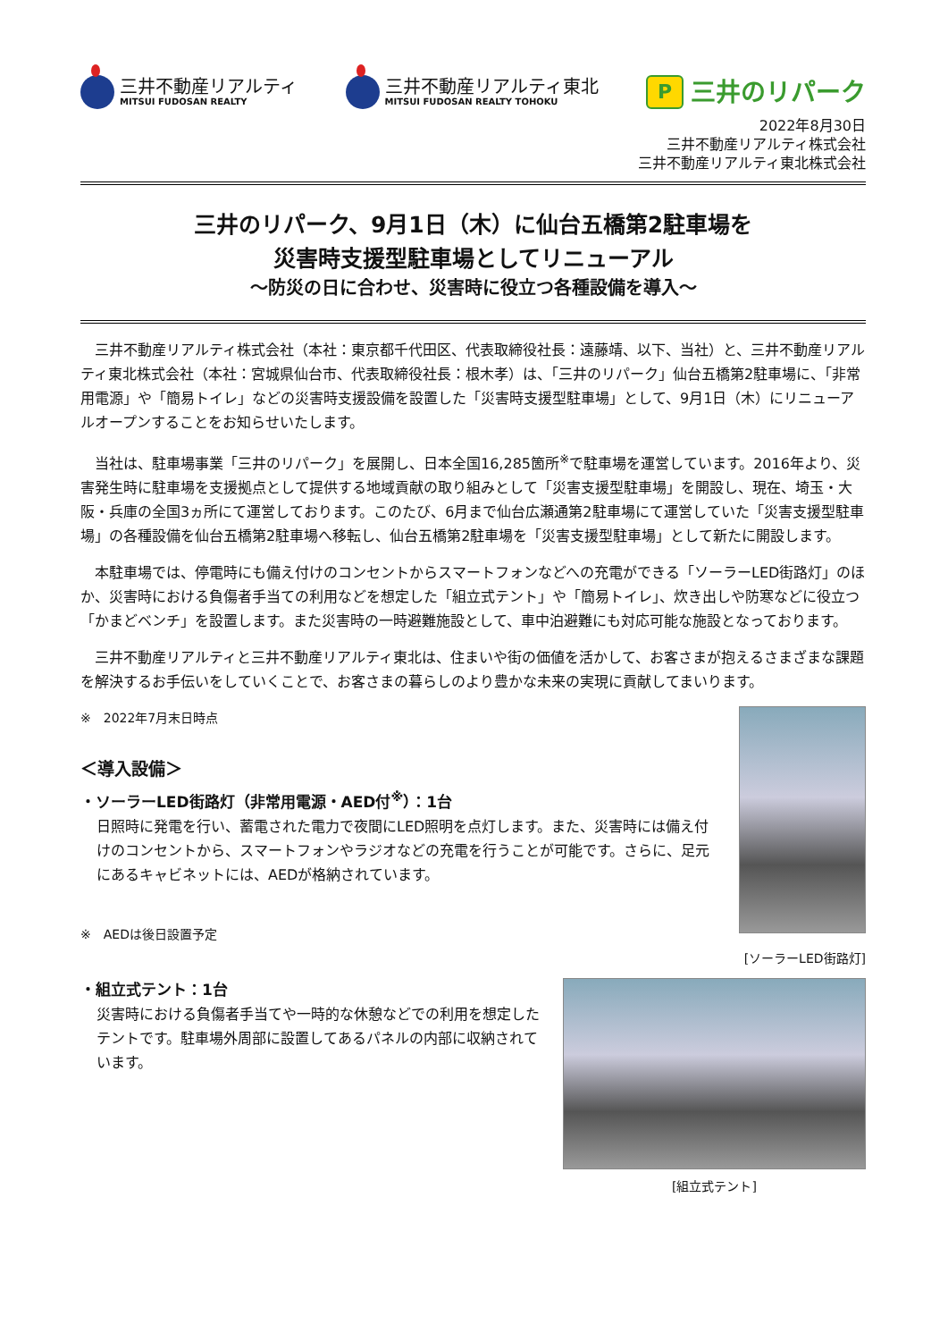三井不動産リアルティ
MITSUI FUDOSAN REALTY
三井不動産リアルティ東北
MITSUI FUDOSAN REALTY TOHOKU
P
三井のリパーク
2022年8月30日
三井不動産リアルティ株式会社
三井不動産リアルティ東北株式会社
三井のリパーク、9月1日（木）に仙台五橋第2駐車場を
災害時支援型駐車場としてリニューアル
～防災の日に合わせ、災害時に役立つ各種設備を導入～
三井不動産リアルティ株式会社（本社：東京都千代田区、代表取締役社長：遠藤靖、以下、当社）と、三井不動産リアルティ東北株式会社（本社：宮城県仙台市、代表取締役社長：根木孝）は、「三井のリパーク」仙台五橋第2駐車場に、「非常用電源」や「簡易トイレ」などの災害時支援設備を設置した「災害時支援型駐車場」として、9月1日（木）にリニューアルオープンすることをお知らせいたします。
当社は、駐車場事業「三井のリパーク」を展開し、日本全国16,285箇所<sup>※</sup>で駐車場を運営しています。2016年より、災害発生時に駐車場を支援拠点として提供する地域貢献の取り組みとして「災害支援型駐車場」を開設し、現在、埼玉・大阪・兵庫の全国3ヵ所にて運営しております。このたび、6月まで仙台広瀬通第2駐車場にて運営していた「災害支援型駐車場」の各種設備を仙台五橋第2駐車場へ移転し、仙台五橋第2駐車場を「災害支援型駐車場」として新たに開設します。
本駐車場では、停電時にも備え付けのコンセントからスマートフォンなどへの充電ができる「ソーラーLED街路灯」のほか、災害時における負傷者手当ての利用などを想定した「組立式テント」や「簡易トイレ」、炊き出しや防寒などに役立つ「かまどベンチ」を設置します。また災害時の一時避難施設として、車中泊避難にも対応可能な施設となっております。
三井不動産リアルティと三井不動産リアルティ東北は、住まいや街の価値を活かして、お客さまが抱えるさまざまな課題を解決するお手伝いをしていくことで、お客さまの暮らしのより豊かな未来の実現に貢献してまいります。
※　2022年7月末日時点
＜導入設備＞
・ソーラーLED街路灯（非常用電源・AED付<sup>※</sup>）：1台
日照時に発電を行い、蓄電された電力で夜間にLED照明を点灯します。また、災害時には備え付けのコンセントから、スマートフォンやラジオなどの充電を行うことが可能です。さらに、足元にあるキャビネットには、AEDが格納されています。
※　AEDは後日設置予定
[ソーラーLED街路灯]
・組立式テント：1台
災害時における負傷者手当てや一時的な休憩などでの利用を想定したテントです。駐車場外周部に設置してあるパネルの内部に収納されています。
[組立式テント]